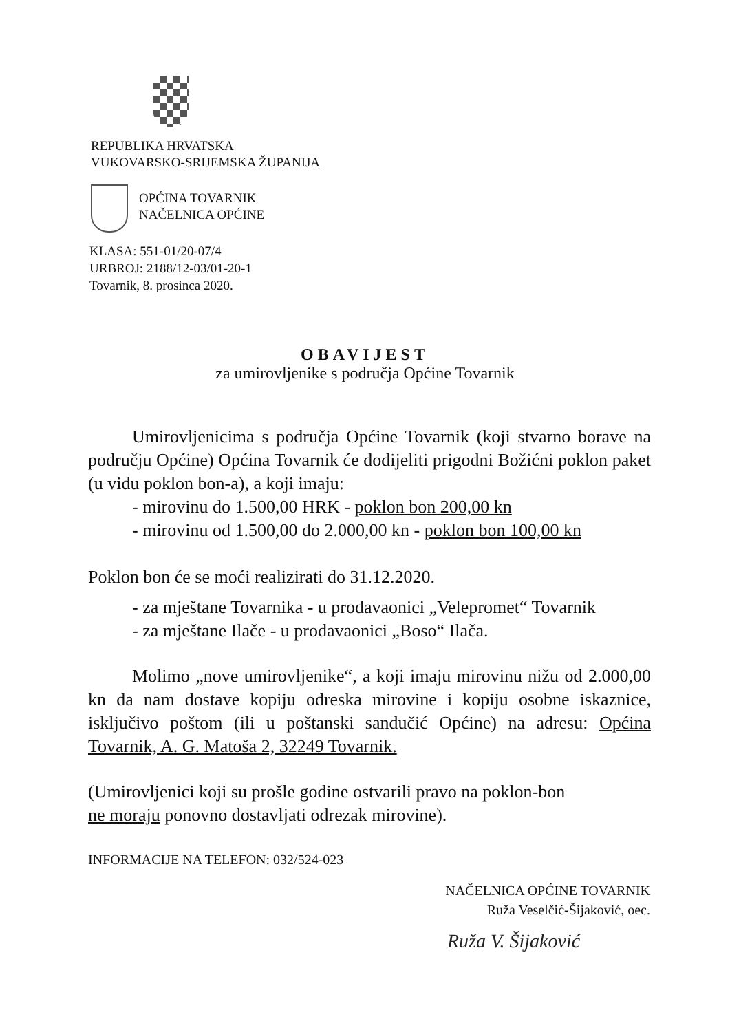REPUBLIKA HRVATSKA
VUKOVARSKO-SRIJEMSKA ŽUPANIJA
OPĆINA TOVARNIK
NAČELNICA OPĆINE
KLASA: 551-01/20-07/4
URBROJ: 2188/12-03/01-20-1
Tovarnik, 8. prosinca 2020.
OBAVIJEST
za umirovljenike s područja Općine Tovarnik
Umirovljenicima s područja Općine Tovarnik (koji stvarno borave na području Općine) Općina Tovarnik će dodijeliti prigodni Božićni poklon paket (u vidu poklon bon-a), a koji imaju:
- mirovinu do 1.500,00 HRK - poklon bon 200,00 kn
- mirovinu od 1.500,00 do 2.000,00 kn - poklon bon 100,00 kn
Poklon bon će se moći realizirati do 31.12.2020.
- za mještane Tovarnika - u prodavaonici „Velepromet“ Tovarnik
- za mještane Ilače - u prodavaonici „Boso“ Ilača.
Molimo „nove umirovljenike“, a koji imaju mirovinu nižu od 2.000,00 kn da nam dostave kopiju odreska mirovine i kopiju osobne iskaznice, isključivo poštom (ili u poštanski sandučić Općine) na adresu: Općina Tovarnik, A. G. Matoša 2, 32249 Tovarnik.
(Umirovljenici koji su prošle godine ostvarili pravo na poklon-bon
ne moraju ponovno dostavljati odrezak mirovine).
INFORMACIJE NA TELEFON: 032/524-023
NAČELNICA OPĆINE TOVARNIK
Ruža Veselčić-Šijaković, oec.
Ruža V. Šijaković